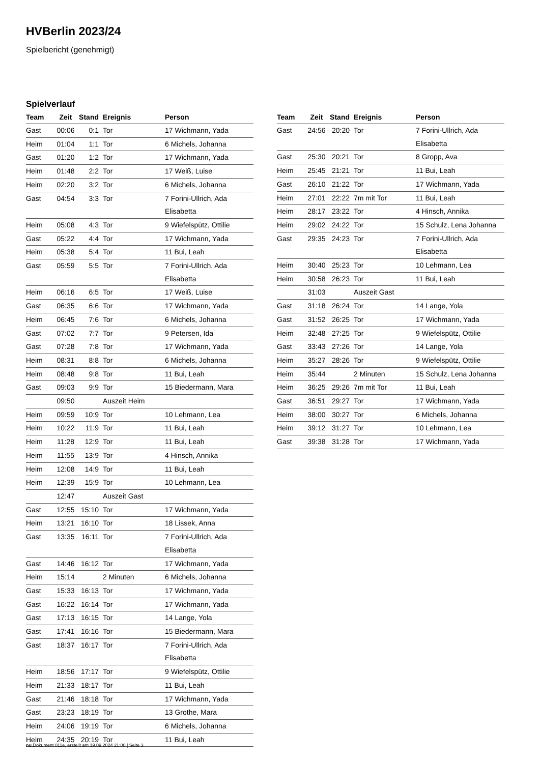HVBerlin 2023/24
Spielbericht (genehmigt)
Spielverlauf
| Team | Zeit | Stand | Ereignis | Person |
| --- | --- | --- | --- | --- |
| Gast | 00:06 | 0:1 | Tor | 17 Wichmann, Yada |
| Heim | 01:04 | 1:1 | Tor | 6 Michels, Johanna |
| Gast | 01:20 | 1:2 | Tor | 17 Wichmann, Yada |
| Heim | 01:48 | 2:2 | Tor | 17 Weiß, Luise |
| Heim | 02:20 | 3:2 | Tor | 6 Michels, Johanna |
| Gast | 04:54 | 3:3 | Tor | 7 Forini-Ullrich, Ada Elisabetta |
| Heim | 05:08 | 4:3 | Tor | 9 Wiefelspütz, Ottilie |
| Gast | 05:22 | 4:4 | Tor | 17 Wichmann, Yada |
| Heim | 05:38 | 5:4 | Tor | 11 Bui, Leah |
| Gast | 05:59 | 5:5 | Tor | 7 Forini-Ullrich, Ada Elisabetta |
| Heim | 06:16 | 6:5 | Tor | 17 Weiß, Luise |
| Gast | 06:35 | 6:6 | Tor | 17 Wichmann, Yada |
| Heim | 06:45 | 7:6 | Tor | 6 Michels, Johanna |
| Gast | 07:02 | 7:7 | Tor | 9 Petersen, Ida |
| Gast | 07:28 | 7:8 | Tor | 17 Wichmann, Yada |
| Heim | 08:31 | 8:8 | Tor | 6 Michels, Johanna |
| Heim | 08:48 | 9:8 | Tor | 11 Bui, Leah |
| Gast | 09:03 | 9:9 | Tor | 15 Biedermann, Mara |
| | 09:50 | | Auszeit Heim | |
| Heim | 09:59 | 10:9 | Tor | 10 Lehmann, Lea |
| Heim | 10:22 | 11:9 | Tor | 11 Bui, Leah |
| Heim | 11:28 | 12:9 | Tor | 11 Bui, Leah |
| Heim | 11:55 | 13:9 | Tor | 4 Hinsch, Annika |
| Heim | 12:08 | 14:9 | Tor | 11 Bui, Leah |
| Heim | 12:39 | 15:9 | Tor | 10 Lehmann, Lea |
| | 12:47 | | Auszeit Gast | |
| Gast | 12:55 | 15:10 | Tor | 17 Wichmann, Yada |
| Heim | 13:21 | 16:10 | Tor | 18 Lissek, Anna |
| Gast | 13:35 | 16:11 | Tor | 7 Forini-Ullrich, Ada Elisabetta |
| Gast | 14:46 | 16:12 | Tor | 17 Wichmann, Yada |
| Heim | 15:14 | | 2 Minuten | 6 Michels, Johanna |
| Gast | 15:33 | 16:13 | Tor | 17 Wichmann, Yada |
| Gast | 16:22 | 16:14 | Tor | 17 Wichmann, Yada |
| Gast | 17:13 | 16:15 | Tor | 14 Lange, Yola |
| Gast | 17:41 | 16:16 | Tor | 15 Biedermann, Mara |
| Gast | 18:37 | 16:17 | Tor | 7 Forini-Ullrich, Ada Elisabetta |
| Heim | 18:56 | 17:17 | Tor | 9 Wiefelspütz, Ottilie |
| Heim | 21:33 | 18:17 | Tor | 11 Bui, Leah |
| Gast | 21:46 | 18:18 | Tor | 17 Wichmann, Yada |
| Gast | 23:23 | 18:19 | Tor | 13 Grothe, Mara |
| Heim | 24:06 | 19:19 | Tor | 6 Michels, Johanna |
| Heim | 24:35 | 20:19 | Tor | 11 Bui, Leah |
| Team | Zeit | Stand | Ereignis | Person |
| --- | --- | --- | --- | --- |
| Gast | 24:56 | 20:20 | Tor | 7 Forini-Ullrich, Ada Elisabetta |
| Gast | 25:30 | 20:21 | Tor | 8 Gropp, Ava |
| Heim | 25:45 | 21:21 | Tor | 11 Bui, Leah |
| Gast | 26:10 | 21:22 | Tor | 17 Wichmann, Yada |
| Heim | 27:01 | 22:22 | 7m mit Tor | 11 Bui, Leah |
| Heim | 28:17 | 23:22 | Tor | 4 Hinsch, Annika |
| Heim | 29:02 | 24:22 | Tor | 15 Schulz, Lena Johanna |
| Gast | 29:35 | 24:23 | Tor | 7 Forini-Ullrich, Ada Elisabetta |
| Heim | 30:40 | 25:23 | Tor | 10 Lehmann, Lea |
| Heim | 30:58 | 26:23 | Tor | 11 Bui, Leah |
| | 31:03 | | Auszeit Gast | |
| Gast | 31:18 | 26:24 | Tor | 14 Lange, Yola |
| Gast | 31:52 | 26:25 | Tor | 17 Wichmann, Yada |
| Heim | 32:48 | 27:25 | Tor | 9 Wiefelspütz, Ottilie |
| Gast | 33:43 | 27:26 | Tor | 14 Lange, Yola |
| Heim | 35:27 | 28:26 | Tor | 9 Wiefelspütz, Ottilie |
| Heim | 35:44 | | 2 Minuten | 15 Schulz, Lena Johanna |
| Heim | 36:25 | 29:26 | 7m mit Tor | 11 Bui, Leah |
| Gast | 36:51 | 29:27 | Tor | 17 Wichmann, Yada |
| Heim | 38:00 | 30:27 | Tor | 6 Michels, Johanna |
| Heim | 39:12 | 31:27 | Tor | 10 Lehmann, Lea |
| Gast | 39:38 | 31:28 | Tor | 17 Wichmann, Yada |
nu.Dokument 011e, erstellt am 19.09.2024 21:00 | Seite 3